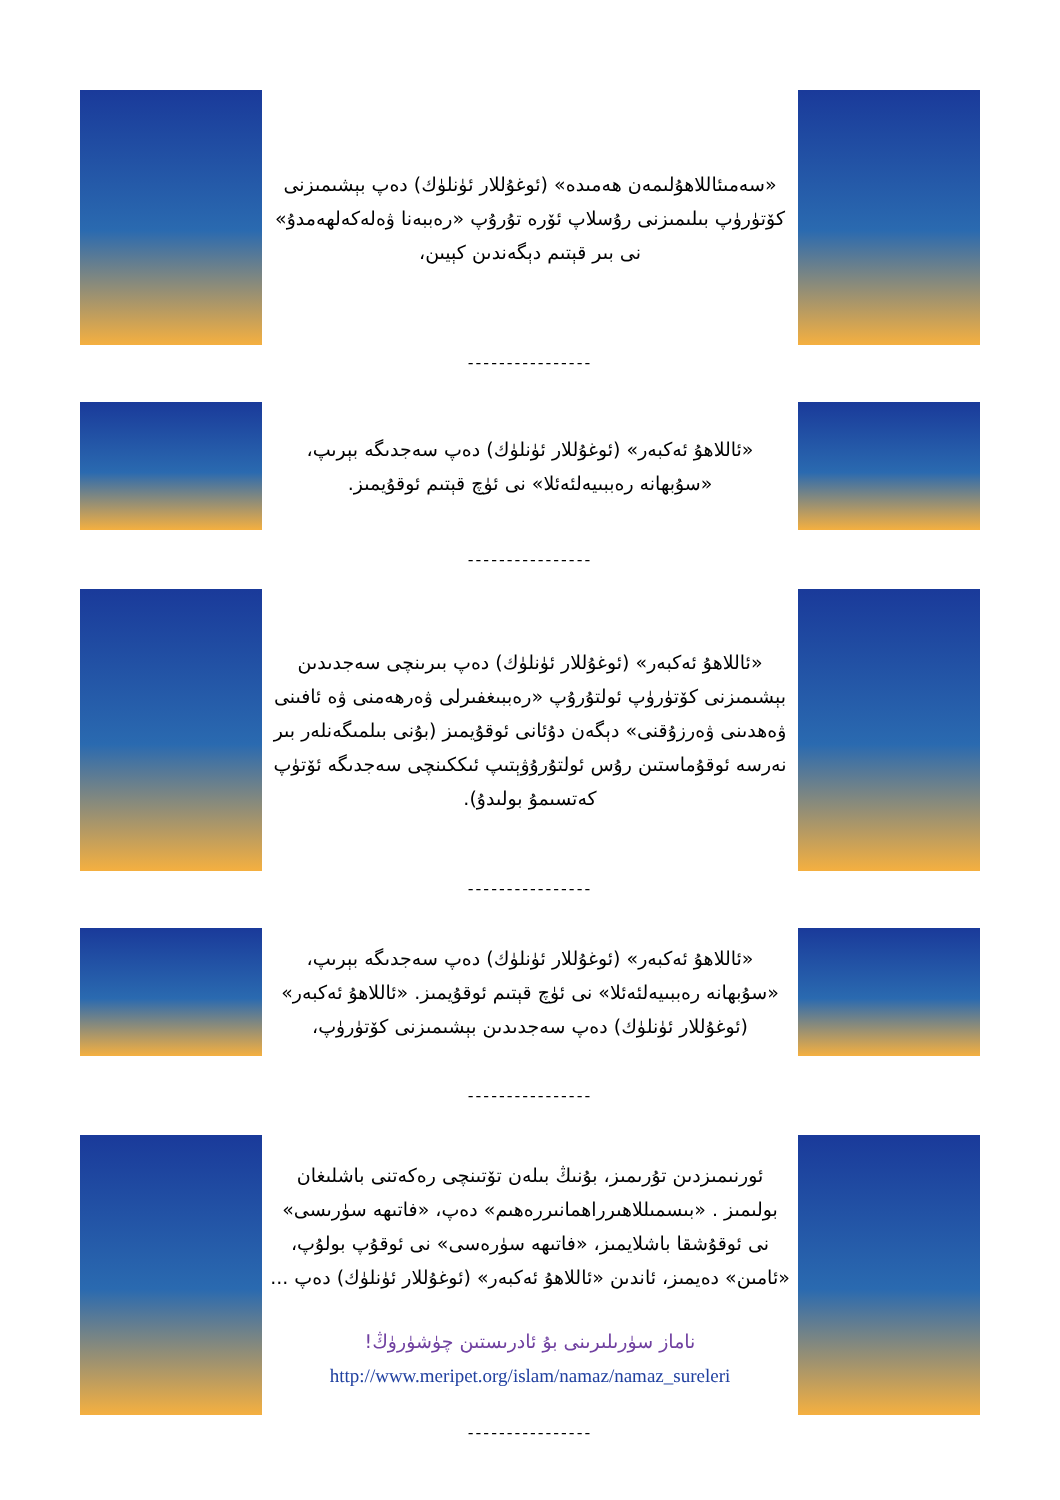«سەمىئاللاھۇلىمەن ھەمىدە» (ئوغۇللار ئۈنلۈك) دەپ بېشىمىزنى كۆتۈرۈپ بىلىمىزنى رۇسلاپ ئۆرە تۇرۇپ «رەببەنا ۋەلەكەلھەمدۇ» نى بىر قېتىم دېگەندىن كېيىن،
----------------
«ئاللاھۇ ئەكبەر» (ئوغۇللار ئۈنلۈك) دەپ سەجدىگە بېرىپ، «سۇبھانە رەببىيەلئەئلا» نى ئۈچ قېتىم ئوقۇيمىز.
----------------
«ئاللاھۇ ئەكبەر» (ئوغۇللار ئۈنلۈك) دەپ بىرىنچى سەجدىدىن بېشىمىزنى كۆتۈرۈپ ئولتۇرۇپ «رەببىغفىرلى ۋەرھەمنى ۋە ئافىنى ۋەھدىنى ۋەرزۇقنى» دېگەن دۇئانى ئوقۇيمىز (بۇنى بىلمىگەنلەر بىر نەرسە ئوقۇماستىن رۇس ئولتۇرۇۋېتىپ ئىككىنچى سەجدىگە ئۆتۈپ كەتسىمۇ بولىدۇ).
----------------
«ئاللاھۇ ئەكبەر» (ئوغۇللار ئۈنلۈك) دەپ سەجدىگە بېرىپ، «سۇبھانە رەببىيەلئەئلا» نى ئۈچ قېتىم ئوقۇيمىز. «ئاللاھۇ ئەكبەر» (ئوغۇللار ئۈنلۈك) دەپ سەجدىدىن بېشىمىزنى كۆتۈرۈپ،
----------------
ئورنىمىزدىن تۇرىمىز، بۇنىڭ بىلەن تۆتىنچى رەكەتنى باشلىغان بولىمىز . «بىسمىللاھىرراھمانىررەھىم» دەپ، «فاتىھە سۈرىسى» نى ئوقۇشقا باشلايمىز، «فاتىھە سۈرەسى» نى ئوقۇپ بولۇپ، «ئامىن» دەيمىز، ئاندىن «ئاللاھۇ ئەكبەر» (ئوغۇللار ئۈنلۈك) دەپ ...
ناماز سۈرىلىرىنى بۇ ئادرىستىن چۈشۈرۈڭ!
http://www.meripet.org/islam/namaz/namaz_sureleri
----------------